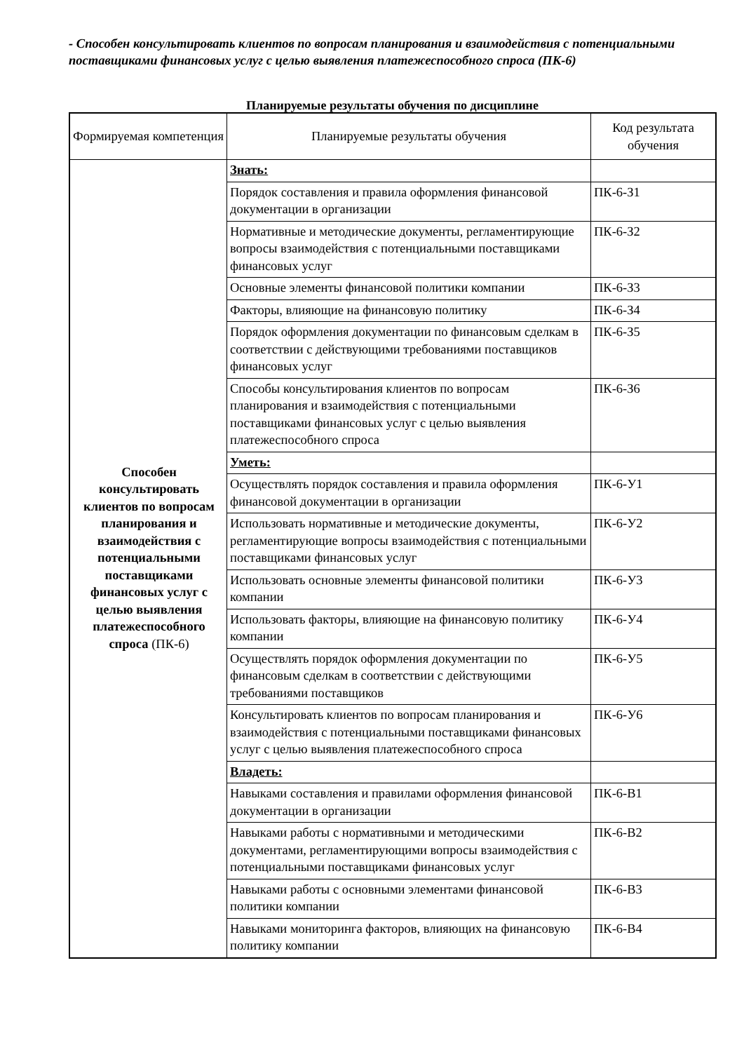- Способен консультировать клиентов по вопросам планирования и взаимодействия с потенциальными поставщиками финансовых услуг с целью выявления платежеспособного спроса (ПК-6)
Планируемые результаты обучения по дисциплине
| Формируемая компетенция | Планируемые результаты обучения | Код результата обучения |
| --- | --- | --- |
| Способен консультировать клиентов по вопросам планирования и взаимодействия с потенциальными поставщиками финансовых услуг с целью выявления платежеспособного спроса (ПК-6) | Знать: | |
| | Порядок составления и правила оформления финансовой документации в организации | ПК-6-З1 |
| | Нормативные и методические документы, регламентирующие вопросы взаимодействия с потенциальными поставщиками финансовых услуг | ПК-6-З2 |
| | Основные элементы финансовой политики компании | ПК-6-З3 |
| | Факторы, влияющие на финансовую политику | ПК-6-З4 |
| | Порядок оформления документации по финансовым сделкам в соответствии с действующими требованиями поставщиков финансовых услуг | ПК-6-З5 |
| | Способы консультирования клиентов по вопросам планирования и взаимодействия с потенциальными поставщиками финансовых услуг с целью выявления платежеспособного спроса | ПК-6-З6 |
| | Уметь: | |
| | Осуществлять порядок составления и правила оформления финансовой документации в организации | ПК-6-У1 |
| | Использовать нормативные и методические документы, регламентирующие вопросы взаимодействия с потенциальными поставщиками финансовых услуг | ПК-6-У2 |
| | Использовать основные элементы финансовой политики компании | ПК-6-У3 |
| | Использовать факторы, влияющие на финансовую политику компании | ПК-6-У4 |
| | Осуществлять порядок оформления документации по финансовым сделкам в соответствии с действующими требованиями поставщиков | ПК-6-У5 |
| | Консультировать клиентов по вопросам планирования и взаимодействия с потенциальными поставщиками финансовых услуг с целью выявления платежеспособного спроса | ПК-6-У6 |
| | Владеть: | |
| | Навыками составления и правилами оформления финансовой документации в организации | ПК-6-В1 |
| | Навыками работы с нормативными и методическими документами, регламентирующими вопросы взаимодействия с потенциальными поставщиками финансовых услуг | ПК-6-В2 |
| | Навыками работы с основными элементами финансовой политики компании | ПК-6-В3 |
| | Навыками мониторинга факторов, влияющих на финансовую политику компании | ПК-6-В4 |